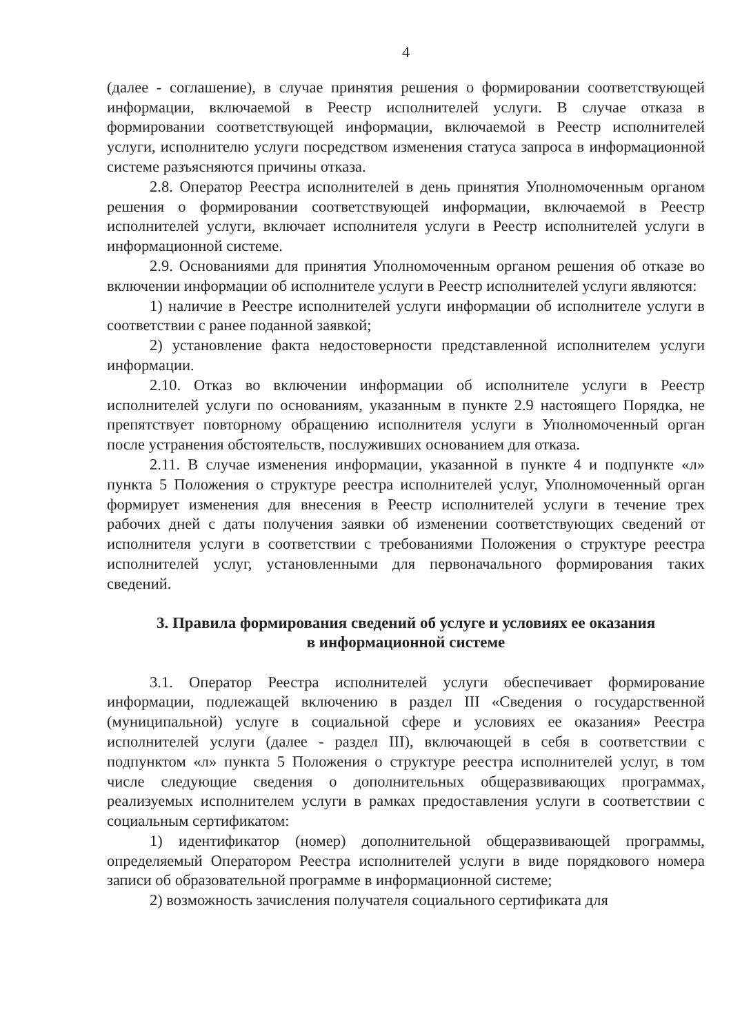4
(далее - соглашение), в случае принятия решения о формировании соответствующей информации, включаемой в Реестр исполнителей услуги. В случае отказа в формировании соответствующей информации, включаемой в Реестр исполнителей услуги, исполнителю услуги посредством изменения статуса запроса в информационной системе разъясняются причины отказа.
2.8. Оператор Реестра исполнителей в день принятия Уполномоченным органом решения о формировании соответствующей информации, включаемой в Реестр исполнителей услуги, включает исполнителя услуги в Реестр исполнителей услуги в информационной системе.
2.9. Основаниями для принятия Уполномоченным органом решения об отказе во включении информации об исполнителе услуги в Реестр исполнителей услуги являются:
1) наличие в Реестре исполнителей услуги информации об исполнителе услуги в соответствии с ранее поданной заявкой;
2) установление факта недостоверности представленной исполнителем услуги информации.
2.10. Отказ во включении информации об исполнителе услуги в Реестр исполнителей услуги по основаниям, указанным в пункте 2.9 настоящего Порядка, не препятствует повторному обращению исполнителя услуги в Уполномоченный орган после устранения обстоятельств, послуживших основанием для отказа.
2.11. В случае изменения информации, указанной в пункте 4 и подпункте «л» пункта 5 Положения о структуре реестра исполнителей услуг, Уполномоченный орган формирует изменения для внесения в Реестр исполнителей услуги в течение трех рабочих дней с даты получения заявки об изменении соответствующих сведений от исполнителя услуги в соответствии с требованиями Положения о структуре реестра исполнителей услуг, установленными для первоначального формирования таких сведений.
3. Правила формирования сведений об услуге и условиях ее оказания
в информационной системе
3.1. Оператор Реестра исполнителей услуги обеспечивает формирование информации, подлежащей включению в раздел III «Сведения о государственной (муниципальной) услуге в социальной сфере и условиях ее оказания» Реестра исполнителей услуги (далее - раздел III), включающей в себя в соответствии с подпунктом «л» пункта 5 Положения о структуре реестра исполнителей услуг, в том числе следующие сведения о дополнительных общеразвивающих программах, реализуемых исполнителем услуги в рамках предоставления услуги в соответствии с социальным сертификатом:
1) идентификатор (номер) дополнительной общеразвивающей программы, определяемый Оператором Реестра исполнителей услуги в виде порядкового номера записи об образовательной программе в информационной системе;
2) возможность зачисления получателя социального сертификата для